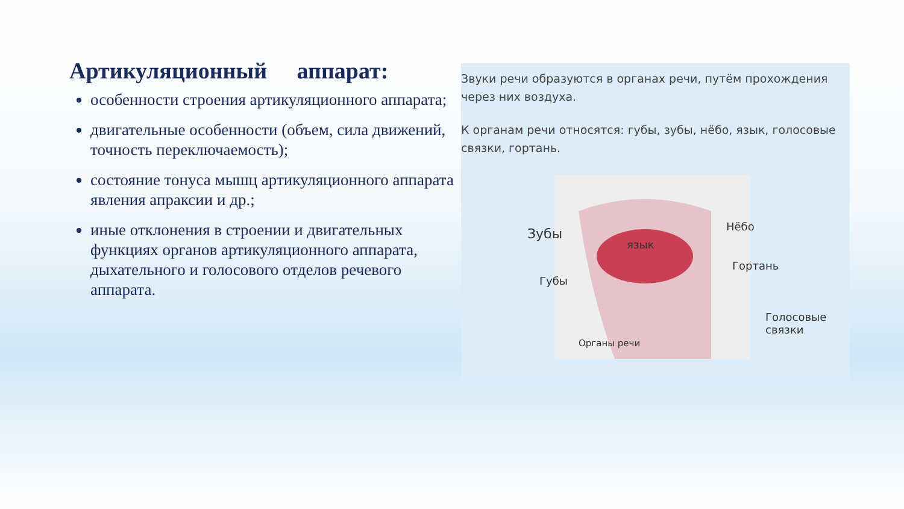Артикуляционный аппарат:
особенности строения артикуляционного аппарата;
двигательные особенности (объем, сила движений, точность переключаемость);
состояние тонуса мышц артикуляционного аппарата явления апраксии и др.;
иные отклонения в строении и двигательных функциях органов артикуляционного аппарата, дыхательного и голосового отделов речевого аппарата.
Звуки речи образуются в органах речи, путём прохождения через них воздуха.
К органам речи относятся: губы, зубы, нёбо, язык, голосовые связки, гортань.
язык
Органы речи
Зубы
Губы
Нёбо
Гортань
Голосовые
связки